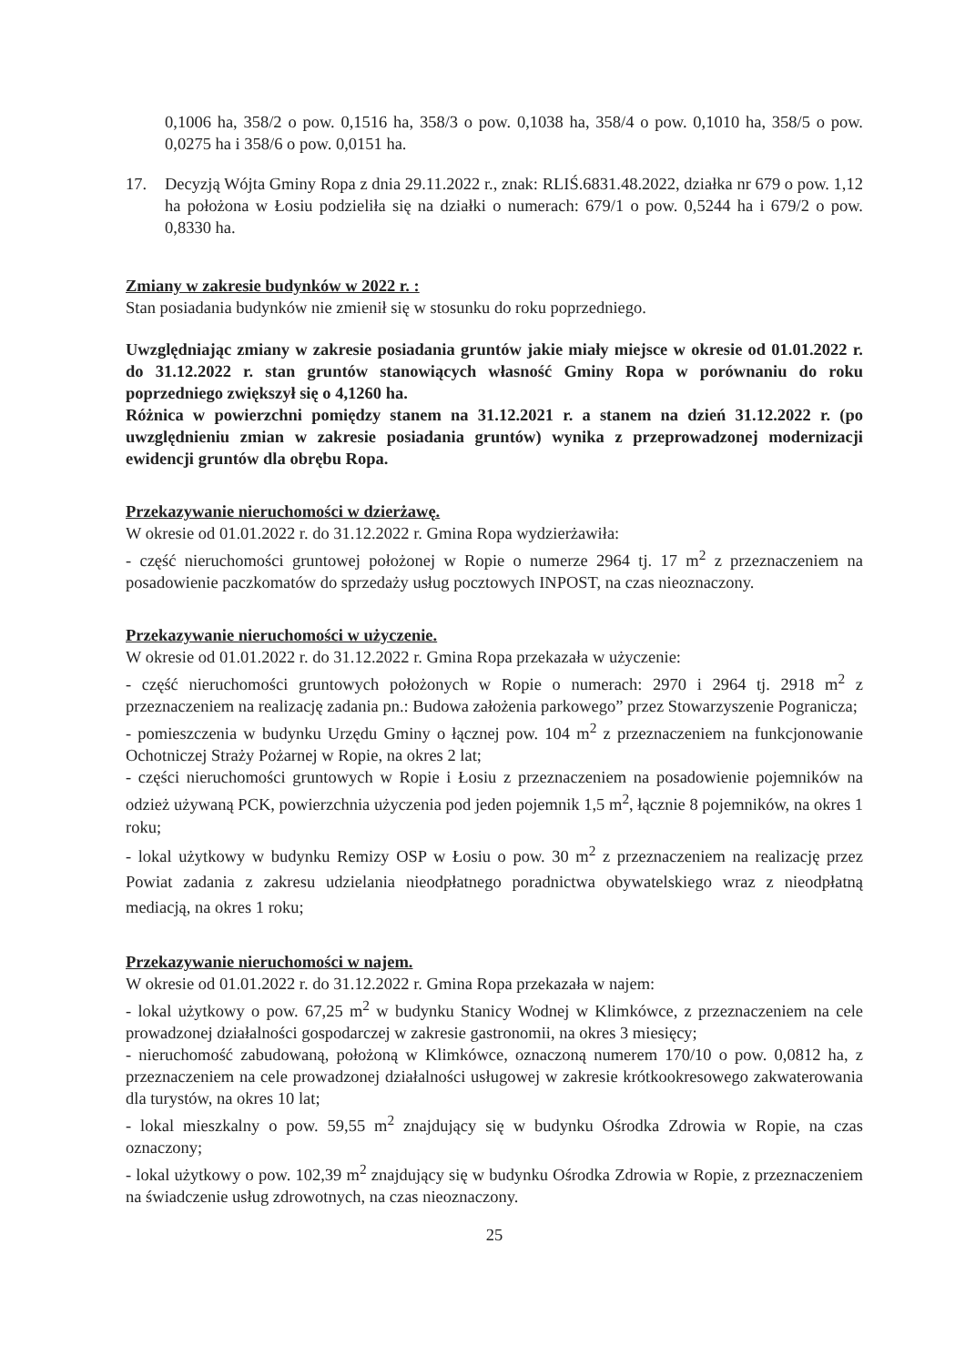0,1006 ha, 358/2 o pow. 0,1516 ha, 358/3 o pow. 0,1038 ha, 358/4 o pow. 0,1010 ha, 358/5 o pow. 0,0275 ha i 358/6 o pow. 0,0151 ha.
17. Decyzją Wójta Gminy Ropa z dnia 29.11.2022 r., znak: RLIŚ.6831.48.2022, działka nr 679 o pow. 1,12 ha położona w Łosiu podzieliła się na działki o numerach: 679/1 o pow. 0,5244 ha i 679/2 o pow. 0,8330 ha.
Zmiany w zakresie budynków w 2022 r. :
Stan posiadania budynków nie zmienił się w stosunku do roku poprzedniego.
Uwzględniając zmiany w zakresie posiadania gruntów jakie miały miejsce w okresie od 01.01.2022 r. do 31.12.2022 r. stan gruntów stanowiących własność Gminy Ropa w porównaniu do roku poprzedniego zwiększył się o 4,1260 ha.
Różnica w powierzchni pomiędzy stanem na 31.12.2021 r. a stanem na dzień 31.12.2022 r. (po uwzględnieniu zmian w zakresie posiadania gruntów) wynika z przeprowadzonej modernizacji ewidencji gruntów dla obrębu Ropa.
Przekazywanie nieruchomości w dzierżawę.
W okresie od 01.01.2022 r. do 31.12.2022 r. Gmina Ropa wydzierżawiła:
- część nieruchomości gruntowej położonej w Ropie o numerze 2964 tj. 17 m<sup>2</sup> z przeznaczeniem na posadowienie paczkomatów do sprzedaży usług pocztowych INPOST, na czas nieoznaczony.
Przekazywanie nieruchomości w użyczenie.
W okresie od 01.01.2022 r. do 31.12.2022 r. Gmina Ropa przekazała w użyczenie:
- część nieruchomości gruntowych położonych w Ropie o numerach: 2970 i 2964 tj. 2918 m<sup>2</sup> z przeznaczeniem na realizację zadania pn.: Budowa założenia parkowego” przez Stowarzyszenie Pogranicza;
- pomieszczenia w budynku Urzędu Gminy o łącznej pow. 104 m<sup>2</sup> z przeznaczeniem na funkcjonowanie Ochotniczej Straży Pożarnej w Ropie, na okres 2 lat;
- części nieruchomości gruntowych w Ropie i Łosiu z przeznaczeniem na posadowienie pojemników na odzież używaną PCK, powierzchnia użyczenia pod jeden pojemnik 1,5 m<sup>2</sup>, łącznie 8 pojemników, na okres 1 roku;
- lokal użytkowy w budynku Remizy OSP w Łosiu o pow. 30 m<sup>2</sup> z przeznaczeniem na realizację przez Powiat zadania z zakresu udzielania nieodpłatnego poradnictwa obywatelskiego wraz z nieodpłatną mediacją, na okres 1 roku;
Przekazywanie nieruchomości w najem.
W okresie od 01.01.2022 r. do 31.12.2022 r. Gmina Ropa przekazała w najem:
- lokal użytkowy o pow. 67,25 m<sup>2</sup> w budynku Stanicy Wodnej w Klimkówce, z przeznaczeniem na cele prowadzonej działalności gospodarczej w zakresie gastronomii, na okres 3 miesięcy;
- nieruchomość zabudowaną, położoną w Klimkówce, oznaczoną numerem 170/10 o pow. 0,0812 ha, z przeznaczeniem na cele prowadzonej działalności usługowej w zakresie krótkookresowego zakwaterowania dla turystów, na okres 10 lat;
- lokal mieszkalny o pow. 59,55 m<sup>2</sup> znajdujący się w budynku Ośrodka Zdrowia w Ropie, na czas oznaczony;
- lokal użytkowy o pow. 102,39 m<sup>2</sup> znajdujący się w budynku Ośrodka Zdrowia w Ropie, z przeznaczeniem na świadczenie usług zdrowotnych, na czas nieoznaczony.
25